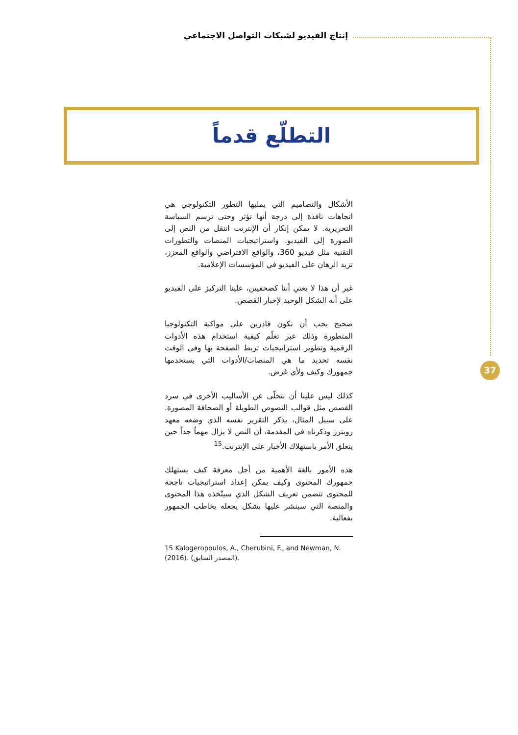إنتاج الفيديو لشبكات التواصل الاجتماعي
التطلّع قدماً
الأشكال والتصاميم التي يمليها التطور التكنولوجي هي اتجاهات نافذة إلى درجة أنها تؤثر وحتى ترسم السياسة التحريرية. لا يمكن إنكار أن الإنترنت انتقل من النص إلى الصورة إلى الفيديو. واستراتيجيات المنصات والتطورات التقنية مثل فيديو 360، والواقع الافتراضي والواقع المعزز، تزيد الرهان على الفيديو في المؤسسات الإعلامية.
غير أن هذا لا يعني أننا كصحفيين، علينا التركيز على الفيديو على أنه الشكل الوحيد لإخبار القصص.
صحيح يجب أن نكون قادرين على مواكبة التكنولوجيا المتطورة وذلك عبر تعلّم كيفية استخدام هذه الأدوات الرقمية وتطوير استراتيجيات تربط الصفحة بها وفي الوقت نفسه تحديد ما هي المنصات/الأدوات التي يستخدمها جمهورك وكيف ولأي غرض.
كذلك ليس علينا أن نتخلّى عن الأساليب الأخرى في سرد القصص مثل قوالب النصوص الطويلة أو الصحافة المصورة. على سبيل المثال، يذكر التقرير نفسه الذي وضعه معهد رويترز وذكرناه في المقدمة، أن النص لا يزال مهماً جداً حين يتعلق الأمر باستهلاك الأخبار على الإنترنت.<sup>15</sup>
هذه الأمور بالغة الأهمية من أجل معرفة كيف يستهلك جمهورك المحتوى وكيف يمكن إعداد استراتيجيات ناجحة للمحتوى تتضمن تعريف الشكل الذي سيتّخذه هذا المحتوى والمنصة التي سينشر عليها بشكل يجعله يخاطب الجمهور بفعالية.
15 Kalogeropoulos, A., Cherubini, F., and Newman, N. (2016). (المصدر السابق).
37